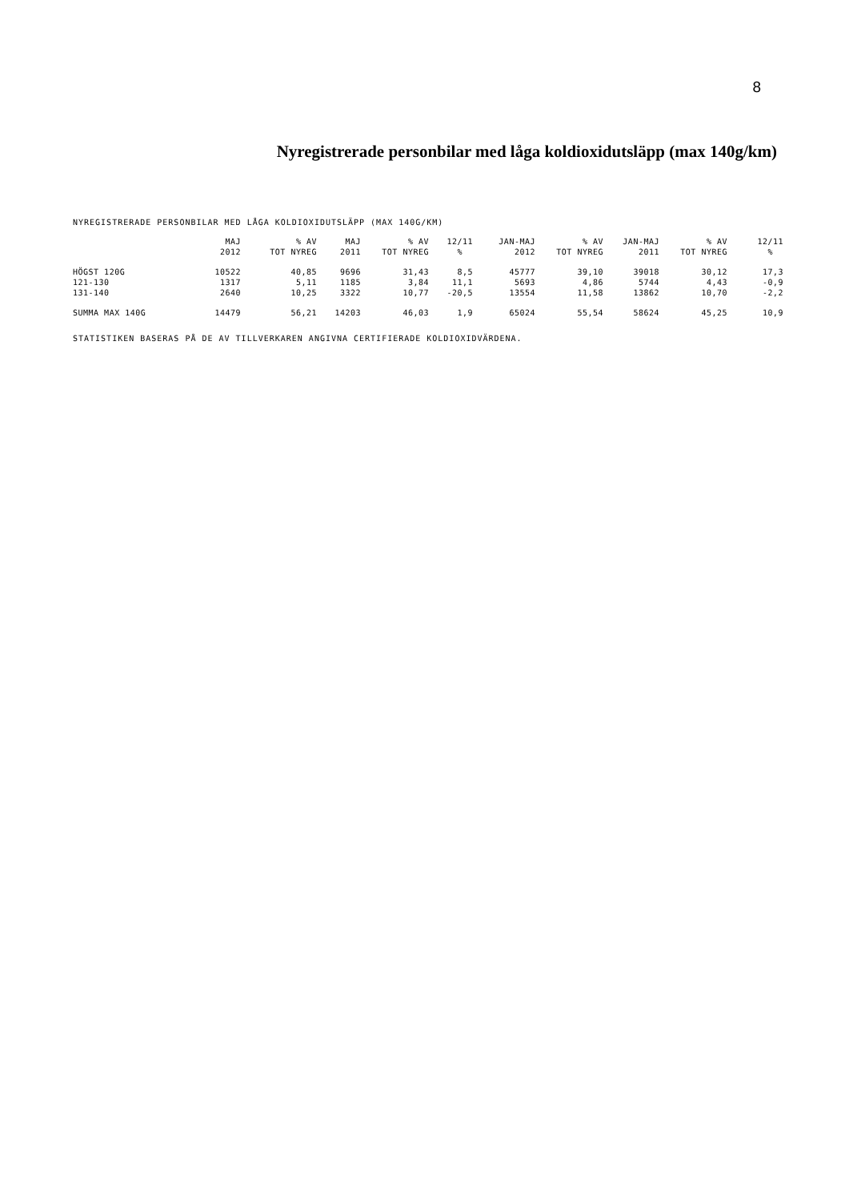8
Nyregistrerade personbilar med låga koldioxidutsläpp (max 140g/km)
NYREGISTRERADE PERSONBILAR MED LÅGA KOLDIOXIDUTSLÄPP (MAX 140G/KM)
| | MAJ 2012 | % AV TOT NYREG | MAJ 2011 | % AV TOT NYREG | 12/11 % | JAN-MAJ 2012 | % AV TOT NYREG | JAN-MAJ 2011 | % AV TOT NYREG | 12/11 % |
| --- | --- | --- | --- | --- | --- | --- | --- | --- | --- | --- |
| HÖGST 120G | 10522 | 40,85 | 9696 | 31,43 | 8,5 | 45777 | 39,10 | 39018 | 30,12 | 17,3 |
| 121-130 | 1317 | 5,11 | 1185 | 3,84 | 11,1 | 5693 | 4,86 | 5744 | 4,43 | -0,9 |
| 131-140 | 2640 | 10,25 | 3322 | 10,77 | -20,5 | 13554 | 11,58 | 13862 | 10,70 | -2,2 |
| SUMMA MAX 140G | 14479 | 56,21 | 14203 | 46,03 | 1,9 | 65024 | 55,54 | 58624 | 45,25 | 10,9 |
STATISTIKEN BASERAS PÅ DE AV TILLVERKAREN ANGIVNA CERTIFIERADE KOLDIOXIDVÄRDENA.